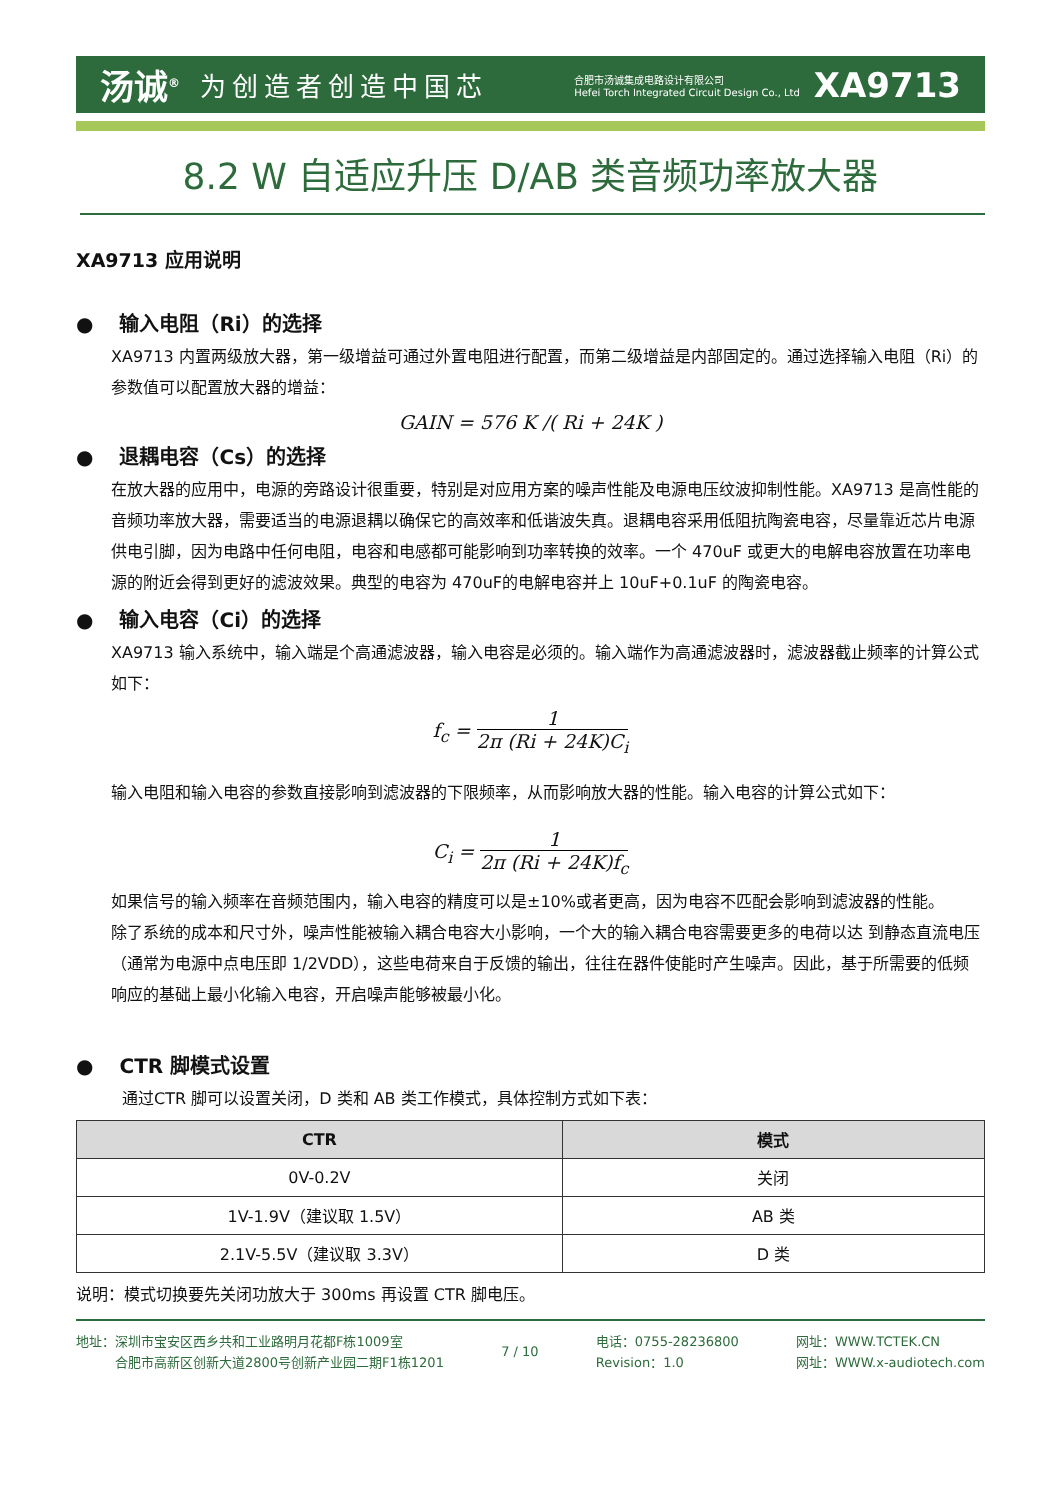汤诚<sup>®</sup> 为创造者创造中国芯
合肥市汤诚集成电路设计有限公司
Hefei Torch Integrated Circuit Design Co., Ltd
XA9713
8.2 W 自适应升压 D/AB 类音频功率放大器
XA9713 应用说明
● 输入电阻（Ri）的选择
XA9713 内置两级放大器，第一级增益可通过外置电阻进行配置，而第二级增益是内部固定的。通过选择输入电阻（Ri）的参数值可以配置放大器的增益：
GAIN = 576 K /( Ri + 24K )
● 退耦电容（Cs）的选择
在放大器的应用中，电源的旁路设计很重要，特别是对应用方案的噪声性能及电源电压纹波抑制性能。XA9713 是高性能的音频功率放大器，需要适当的电源退耦以确保它的高效率和低谐波失真。退耦电容采用低阻抗陶瓷电容，尽量靠近芯片电源供电引脚，因为电路中任何电阻，电容和电感都可能影响到功率转换的效率。一个 470uF 或更大的电解电容放置在功率电源的附近会得到更好的滤波效果。典型的电容为 470uF的电解电容并上 10uF+0.1uF 的陶瓷电容。
● 输入电容（Ci）的选择
XA9713 输入系统中，输入端是个高通滤波器，输入电容是必须的。输入端作为高通滤波器时，滤波器截止频率的计算公式如下：
f<sub>c</sub> =
1
2π (Ri + 24K)C<sub>i</sub>
输入电阻和输入电容的参数直接影响到滤波器的下限频率，从而影响放大器的性能。输入电容的计算公式如下：
C<sub>i</sub> =
1
2π (Ri + 24K)f<sub>c</sub>
如果信号的输入频率在音频范围内，输入电容的精度可以是±10%或者更高，因为电容不匹配会影响到滤波器的性能。
除了系统的成本和尺寸外，噪声性能被输入耦合电容大小影响，一个大的输入耦合电容需要更多的电荷以达 到静态直流电压（通常为电源中点电压即 1/2VDD），这些电荷来自于反馈的输出，往往在器件使能时产生噪声。因此，基于所需要的低频响应的基础上最小化输入电容，开启噪声能够被最小化。
● CTR 脚模式设置
通过CTR 脚可以设置关闭，D 类和 AB 类工作模式，具体控制方式如下表：
| CTR | 模式 |
| --- | --- |
| 0V-0.2V | 关闭 |
| 1V-1.9V（建议取 1.5V） | AB 类 |
| 2.1V-5.5V（建议取 3.3V） | D 类 |
说明：模式切换要先关闭功放大于 300ms 再设置 CTR 脚电压。
地址：深圳市宝安区西乡共和工业路明月花都F栋1009室
   合肥市高新区创新大道2800号创新产业园二期F1栋1201
7 / 10 电话：0755-28236800
Revision：1.0
网址：WWW.TCTEK.CN
网址：WWW.x-audiotech.com